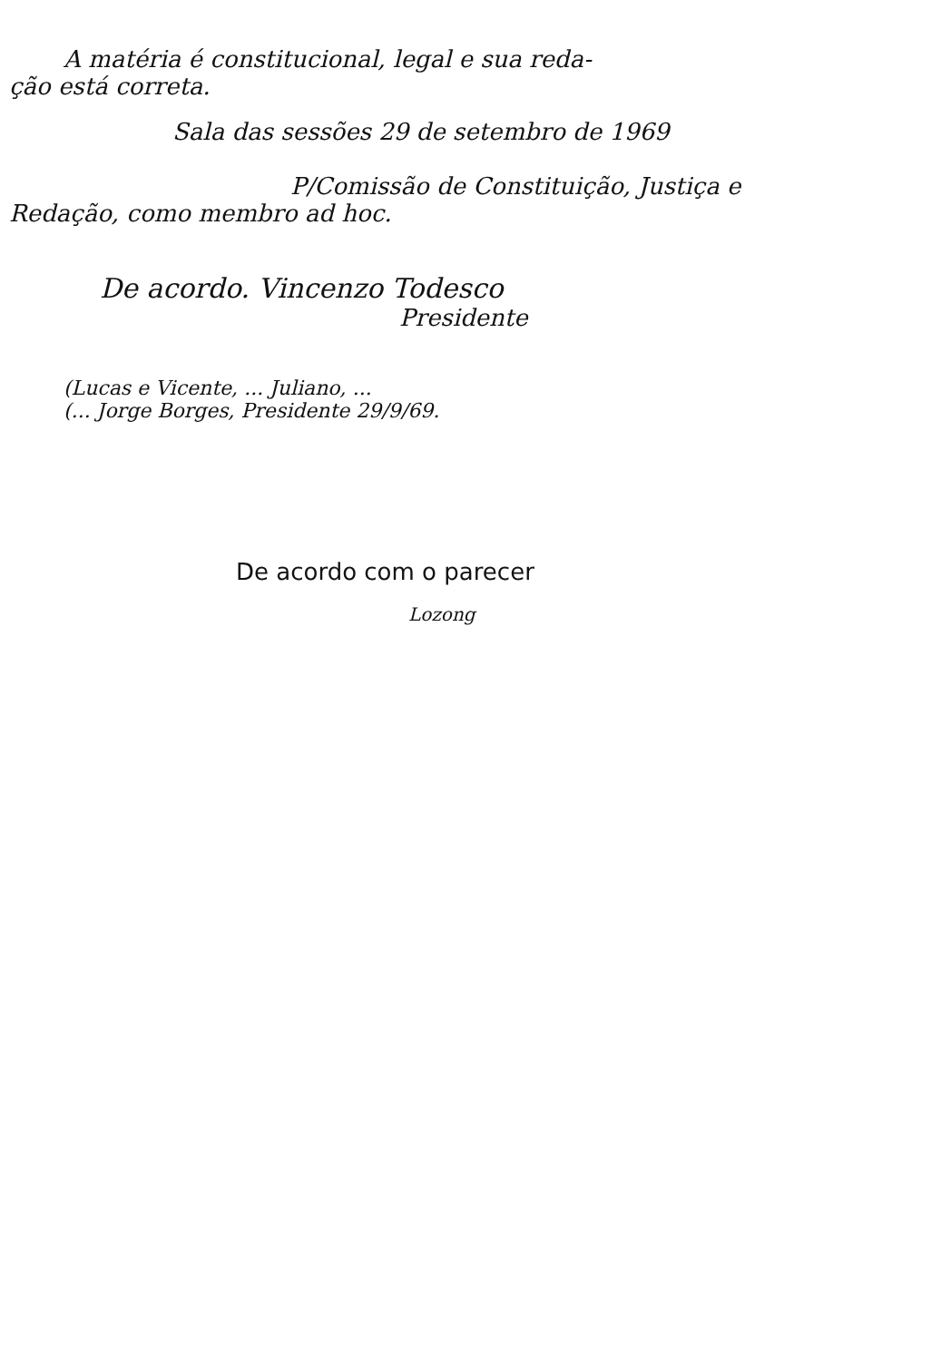A matéria é constitucional, legal e sua reda-
ção está correta.
Sala das sessões 29 de setembro de 1969
P/Comissão de Constituição, Justiça e
Redação, como membro ad hoc.
De acordo. Vincenzo Todesco
Presidente
(Lucas e Vicente, ... Juliano, ...
(... Jorge Borges, Presidente 29/9/69.
De acordo com o parecer
Lozong